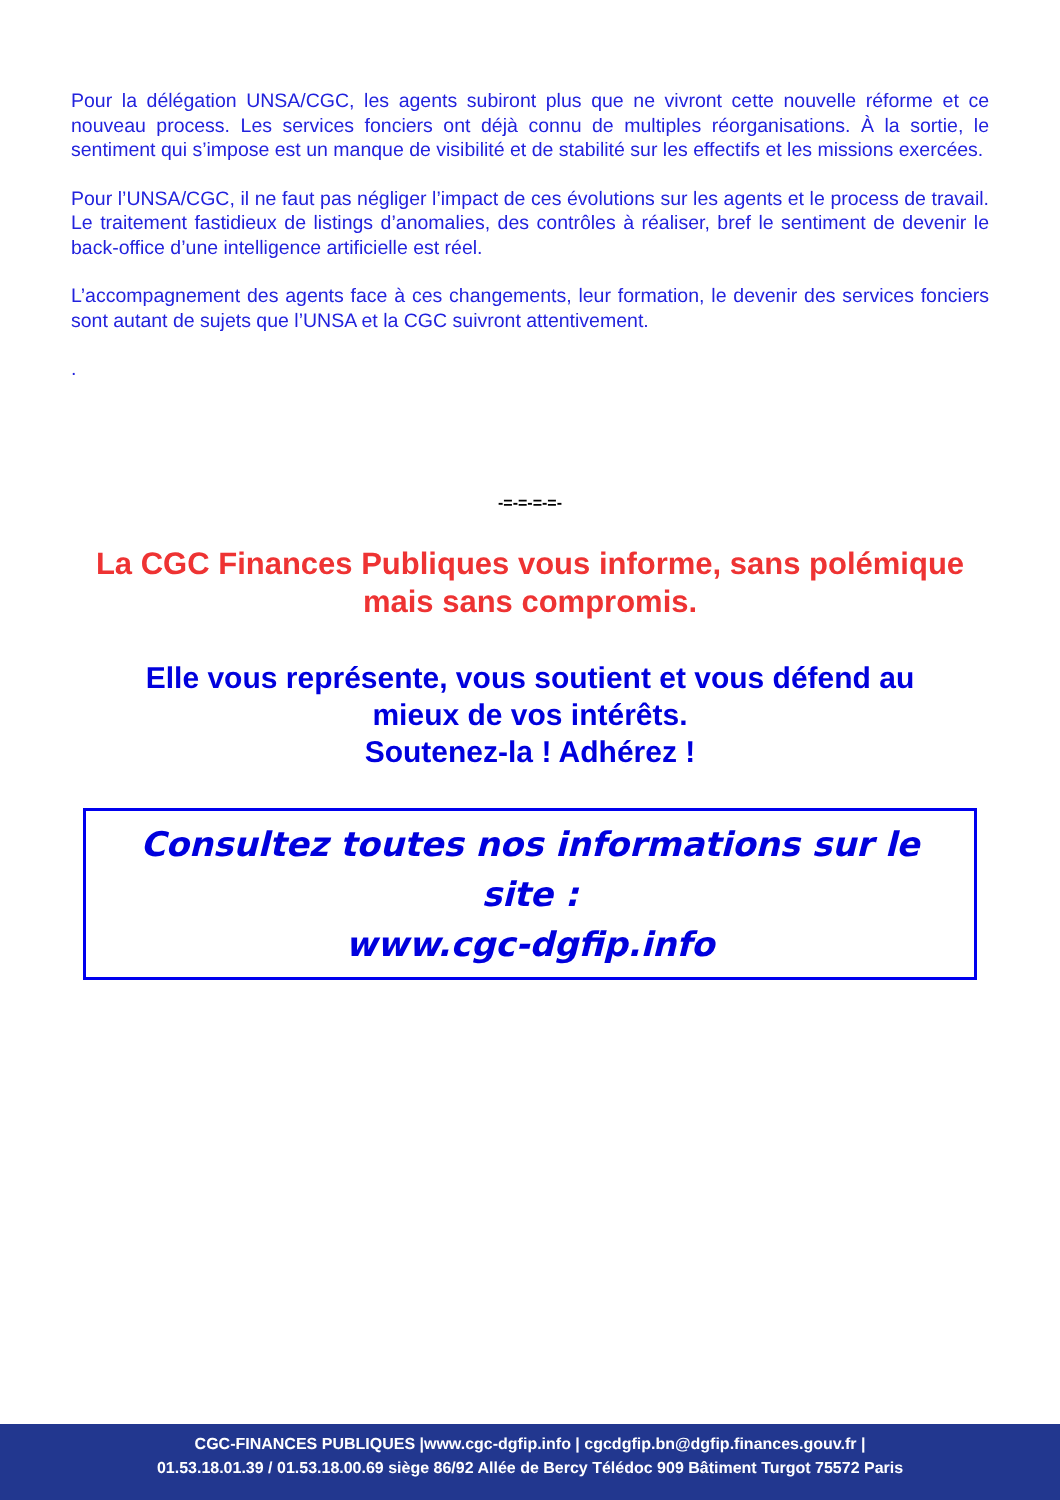Pour la délégation UNSA/CGC, les agents subiront plus que ne vivront cette nouvelle réforme et ce nouveau process. Les services fonciers ont déjà connu de multiples réorganisations. À la sortie, le sentiment qui s’impose est un manque de visibilité et de stabilité sur les effectifs et les missions exercées.
Pour l’UNSA/CGC, il ne faut pas négliger l’impact de ces évolutions sur les agents et le process de travail. Le traitement fastidieux de listings d’anomalies, des contrôles à réaliser, bref le sentiment de devenir le back-office d’une intelligence artificielle est réel.
L’accompagnement des agents face à ces changements, leur formation, le devenir des services fonciers sont autant de sujets que l’UNSA et la CGC suivront attentivement.
.
-=-=-=-=-
La CGC Finances Publiques vous informe, sans polémique
mais sans compromis.
Elle vous représente, vous soutient et vous défend au
mieux de vos intérêts.
Soutenez-la ! Adhérez !
Consultez toutes nos informations sur le site :
www.cgc-dgfip.info
CGC-FINANCES PUBLIQUES |www.cgc-dgfip.info | cgcdgfip.bn@dgfip.finances.gouv.fr |
01.53.18.01.39 / 01.53.18.00.69 siège 86/92 Allée de Bercy Télédoc 909 Bâtiment Turgot 75572 Paris